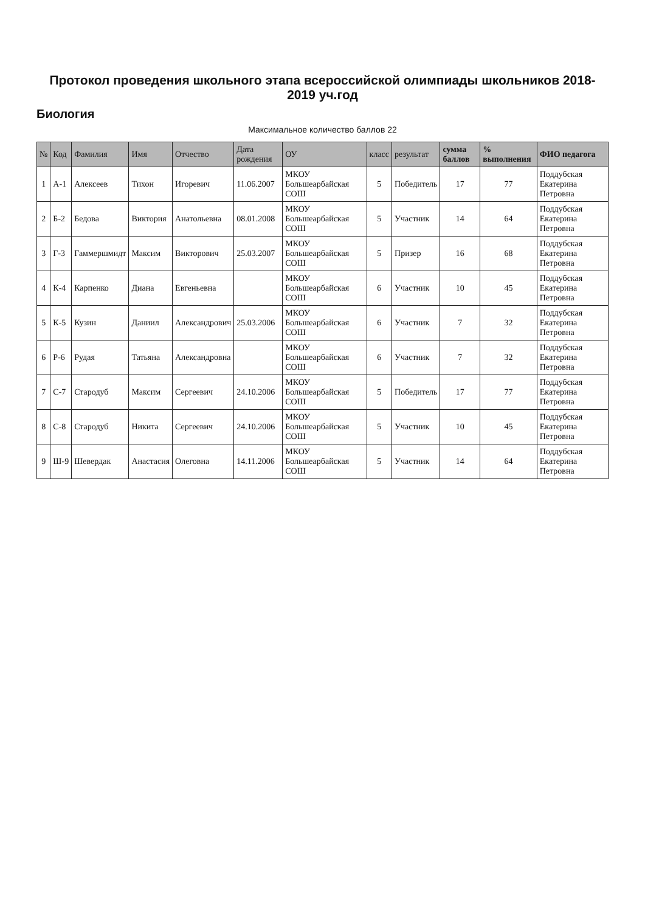Протокол проведения школьного этапа всероссийской олимпиады школьников 2018-2019 уч.год
Биология
Максимальное количество баллов 22
| № | Код | Фамилия | Имя | Отчество | Дата рождения | ОУ | класс | результат | сумма баллов | % выполнения | ФИО педагога |
| --- | --- | --- | --- | --- | --- | --- | --- | --- | --- | --- | --- |
| 1 | А-1 | Алексеев | Тихон | Игоревич | 11.06.2007 | МКОУ Большеарбайская СОШ | 5 | Победитель | 17 | 77 | Поддубская Екатерина Петровна |
| 2 | Б-2 | Бедова | Виктория | Анатольевна | 08.01.2008 | МКОУ Большеарбайская СОШ | 5 | Участник | 14 | 64 | Поддубская Екатерина Петровна |
| 3 | Г-3 | Гаммершмидт | Максим | Викторович | 25.03.2007 | МКОУ Большеарбайская СОШ | 5 | Призер | 16 | 68 | Поддубская Екатерина Петровна |
| 4 | К-4 | Карпенко | Диана | Евгеньевна | | МКОУ Большеарбайская СОШ | 6 | Участник | 10 | 45 | Поддубская Екатерина Петровна |
| 5 | К-5 | Кузин | Даниил | Александрович | 25.03.2006 | МКОУ Большеарбайская СОШ | 6 | Участник | 7 | 32 | Поддубская Екатерина Петровна |
| 6 | Р-6 | Рудая | Татьяна | Александровна | | МКОУ Большеарбайская СОШ | 6 | Участник | 7 | 32 | Поддубская Екатерина Петровна |
| 7 | С-7 | Стародуб | Максим | Сергеевич | 24.10.2006 | МКОУ Большеарбайская СОШ | 5 | Победитель | 17 | 77 | Поддубская Екатерина Петровна |
| 8 | С-8 | Стародуб | Никита | Сергеевич | 24.10.2006 | МКОУ Большеарбайская СОШ | 5 | Участник | 10 | 45 | Поддубская Екатерина Петровна |
| 9 | Ш-9 | Шевердак | Анастасия | Олеговна | 14.11.2006 | МКОУ Большеарбайская СОШ | 5 | Участник | 14 | 64 | Поддубская Екатерина Петровна |